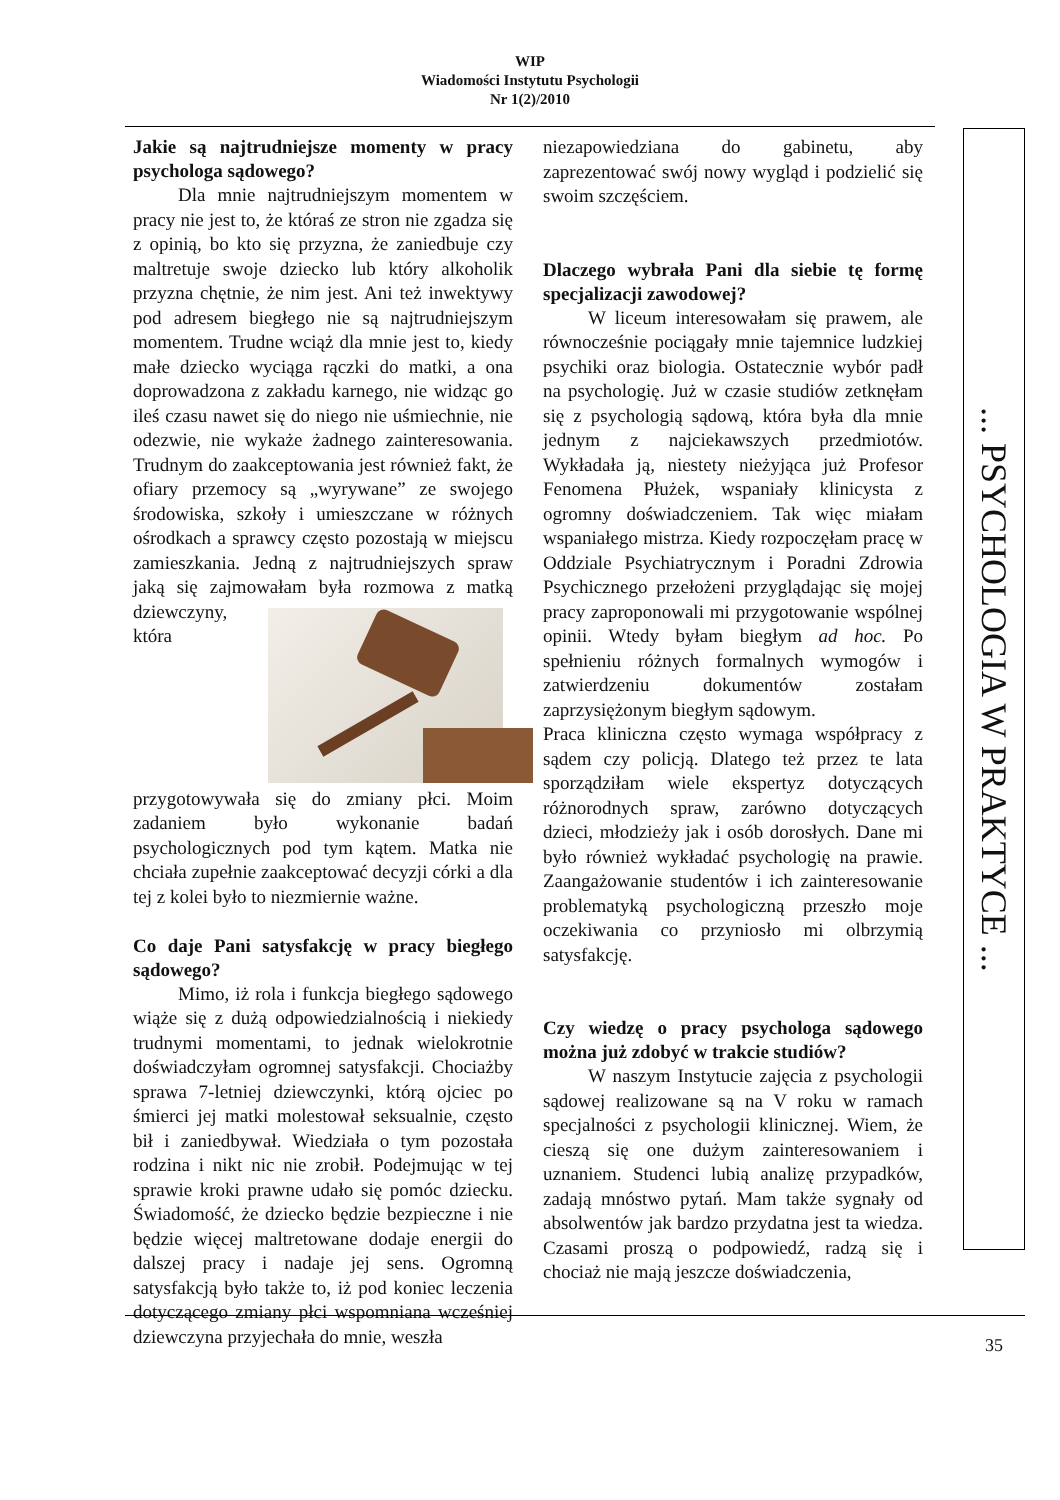WIP
Wiadomości Instytutu Psychologii
Nr 1(2)/2010
Jakie są najtrudniejsze momenty w pracy psychologa sądowego?
Dla mnie najtrudniejszym momentem w pracy nie jest to, że któraś ze stron nie zgadza się z opinią, bo kto się przyzna, że zaniedbuje czy maltretuje swoje dziecko lub który alkoholik przyzna chętnie, że nim jest. Ani też inwektywy pod adresem biegłego nie są najtrudniejszym momentem. Trudne wciąż dla mnie jest to, kiedy małe dziecko wyciąga rączki do matki, a ona doprowadzona z zakładu karnego, nie widząc go ileś czasu nawet się do niego nie uśmiechnie, nie odezwie, nie wykaże żadnego zainteresowania. Trudnym do zaakceptowania jest również fakt, że ofiary przemocy są „wyrywane” ze swojego środowiska, szkoły i umieszczane w różnych ośrodkach a sprawcy często pozostają w miejscu zamieszkania. Jedną z najtrudniejszych spraw jaką się zajmowałam była rozmowa z matką dziewczyny, która przygotowywała się do zmiany płci. Moim zadaniem było wykonanie badań psychologicznych pod tym kątem. Matka nie chciała zupełnie zaakceptować decyzji córki a dla tej z kolei było to niezmiernie ważne.
Co daje Pani satysfakcję w pracy biegłego sądowego?
Mimo, iż rola i funkcja biegłego sądowego wiąże się z dużą odpowiedzialnością i niekiedy trudnymi momentami, to jednak wielokrotnie doświadczyłam ogromnej satysfakcji. Chociażby sprawa 7-letniej dziewczynki, którą ojciec po śmierci jej matki molestował seksualnie, często bił i zaniedbywał. Wiedziała o tym pozostała rodzina i nikt nic nie zrobił. Podejmując w tej sprawie kroki prawne udało się pomóc dziecku. Świadomość, że dziecko będzie bezpieczne i nie będzie więcej maltretowane dodaje energii do dalszej pracy i nadaje jej sens. Ogromną satysfakcją było także to, iż pod koniec leczenia dotyczącego zmiany płci wspomniana wcześniej dziewczyna przyjechała do mnie, weszła
niezapowiedziana do gabinetu, aby zaprezentować swój nowy wygląd i podzielić się swoim szczęściem.
Dlaczego wybrała Pani dla siebie tę formę specjalizacji zawodowej?
W liceum interesowałam się prawem, ale równocześnie pociągały mnie tajemnice ludzkiej psychiki oraz biologia. Ostatecznie wybór padł na psychologię. Już w czasie studiów zetknęłam się z psychologią sądową, która była dla mnie jednym z najciekawszych przedmiotów. Wykładała ją, niestety nieżyjąca już Profesor Fenomena Płużek, wspaniały klinicysta z ogromny doświadczeniem. Tak więc miałam wspaniałego mistrza. Kiedy rozpoczęłam pracę w Oddziale Psychiatrycznym i Poradni Zdrowia Psychicznego przełożeni przyglądając się mojej pracy zaproponowali mi przygotowanie wspólnej opinii. Wtedy byłam biegłym ad hoc. Po spełnieniu różnych formalnych wymogów i zatwierdzeniu dokumentów zostałam zaprzysiężonym biegłym sądowym.
Praca kliniczna często wymaga współpracy z sądem czy policją. Dlatego też przez te lata sporządziłam wiele ekspertyz dotyczących różnorodnych spraw, zarówno dotyczących dzieci, młodzieży jak i osób dorosłych. Dane mi było również wykładać psychologię na prawie. Zaangażowanie studentów i ich zainteresowanie problematyką psychologiczną przeszło moje oczekiwania co przyniosło mi olbrzymią satysfakcję.
Czy wiedzę o pracy psychologa sądowego można już zdobyć w trakcie studiów?
W naszym Instytucie zajęcia z psychologii sądowej realizowane są na V roku w ramach specjalności z psychologii klinicznej. Wiem, że cieszą się one dużym zainteresowaniem i uznaniem. Studenci lubią analizę przypadków, zadają mnóstwo pytań. Mam także sygnały od absolwentów jak bardzo przydatna jest ta wiedza. Czasami proszą o podpowiedź, radzą się i chociaż nie mają jeszcze doświadczenia,
... PSYCHOLOGIA W PRAKTYCE ...
35